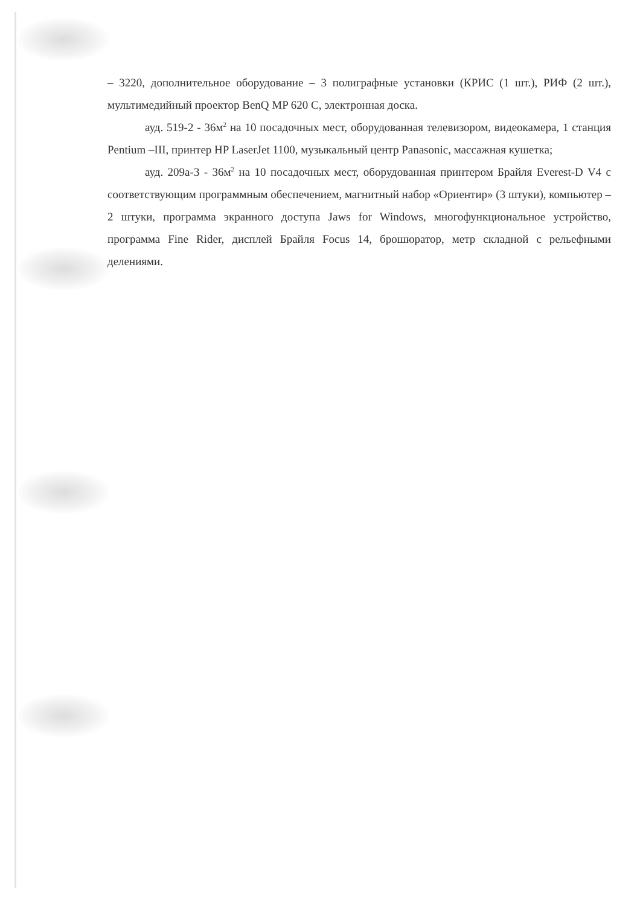– 3220, дополнительное оборудование – 3 полиграфные установки (КРИС (1 шт.), РИФ (2 шт.), мультимедийный проектор BenQ MP 620 C, электронная доска.
ауд. 519-2 - 36м<sup>2</sup> на 10 посадочных мест, оборудованная телевизором, видеокамера, 1 станция Pentium –III, принтер HP LaserJet 1100, музыкальный центр Panasonic, массажная кушетка;
ауд. 209а-3 - 36м<sup>2</sup> на 10 посадочных мест, оборудованная принтером Брайля Everest-D V4 с соответствующим программным обеспечением, магнитный набор «Ориентир» (3 штуки), компьютер – 2 штуки, программа экранного доступа Jaws for Windows, многофункциональное устройство, программа Fine Rider, дисплей Брайля Focus 14, брошюратор, метр складной с рельефными делениями.